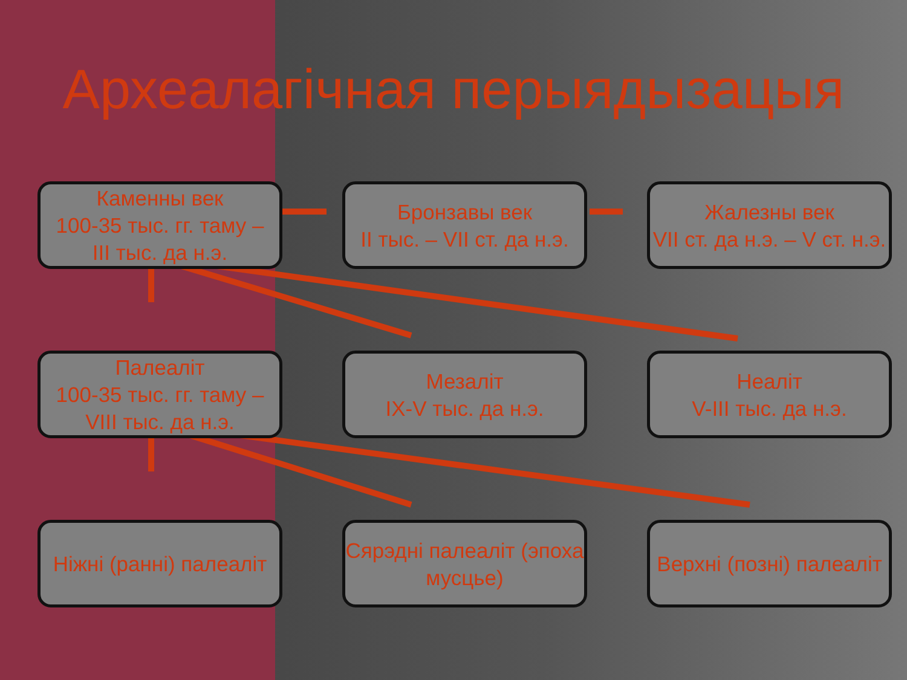Археалагічная перыядызацыя
Каменны век
100-35 тыс. гг. таму –
III тыс. да н.э.
Бронзавы век
II тыс. – VII ст. да н.э.
Жалезны век
VII ст. да н.э. – V ст. н.э.
Палеаліт
100-35 тыс. гг. таму –
VIII тыс. да н.э.
Мезаліт
IX-V тыс. да н.э.
Неаліт
V-III тыс. да н.э.
Ніжні (ранні) палеаліт
Сярэдні палеаліт (эпоха мусцье)
Верхні (позні) палеаліт